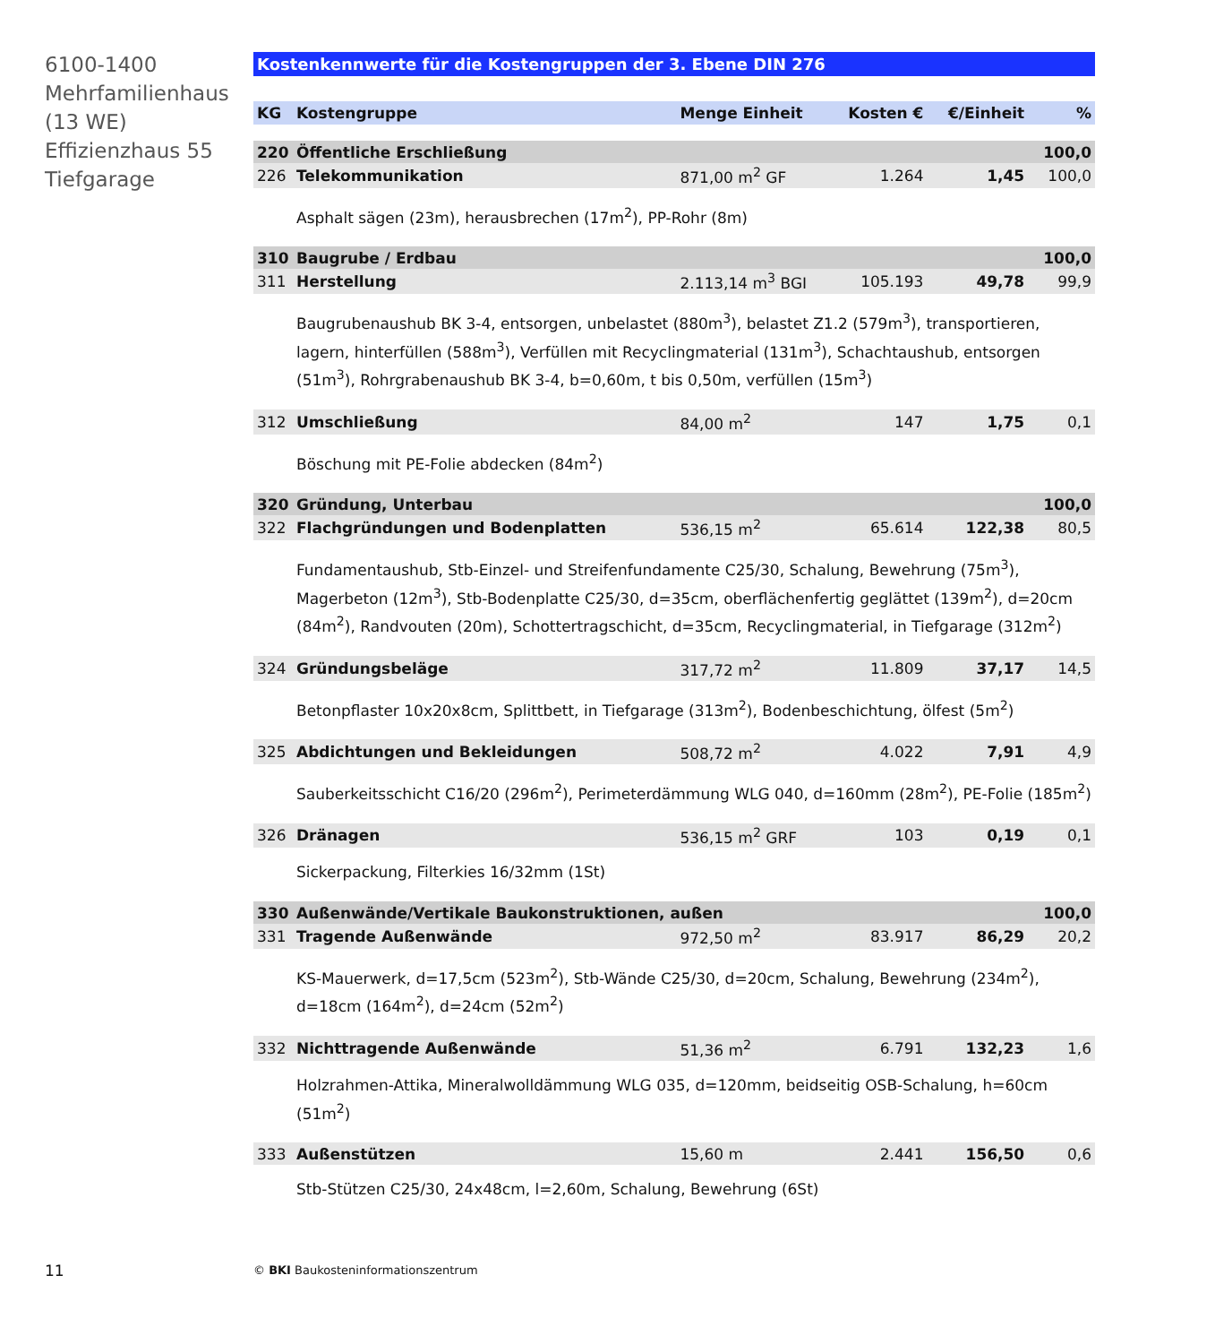6100-1400
Mehrfamilienhaus
(13 WE)
Effizienzhaus 55
Tiefgarage
Kostenkennwerte für die Kostengruppen der 3. Ebene DIN 276
| KG | Kostengruppe | Menge Einheit | Kosten € | €/Einheit | % |
| --- | --- | --- | --- | --- | --- |
| 220 | Öffentliche Erschließung | | | | 100,0 |
| 226 | Telekommunikation | 871,00 m<sup>2</sup> GF | 1.264 | 1,45 | 100,0 |
| Asphalt sägen (23m), herausbrechen (17m<sup>2</sup>), PP-Rohr (8m) | | | | | |
| 310 | Baugrube / Erdbau | | | | 100,0 |
| 311 | Herstellung | 2.113,14 m<sup>3</sup> BGI | 105.193 | 49,78 | 99,9 |
| Baugrubenaushub BK 3-4, entsorgen, unbelastet (880m<sup>3</sup>), belastet Z1.2 (579m<sup>3</sup>), transportieren, lagern, hinterfüllen (588m<sup>3</sup>), Verfüllen mit Recyclingmaterial (131m<sup>3</sup>), Schachtaushub, entsorgen (51m<sup>3</sup>), Rohrgrabenaushub BK 3-4, b=0,60m, t bis 0,50m, verfüllen (15m<sup>3</sup>) | | | | | |
| 312 | Umschließung | 84,00 m<sup>2</sup> | 147 | 1,75 | 0,1 |
| Böschung mit PE-Folie abdecken (84m<sup>2</sup>) | | | | | |
| 320 | Gründung, Unterbau | | | | 100,0 |
| 322 | Flachgründungen und Bodenplatten | 536,15 m<sup>2</sup> | 65.614 | 122,38 | 80,5 |
| Fundamentaushub, Stb-Einzel- und Streifenfundamente C25/30, Schalung, Bewehrung (75m<sup>3</sup>), Magerbeton (12m<sup>3</sup>), Stb-Bodenplatte C25/30, d=35cm, oberflächenfertig geglättet (139m<sup>2</sup>), d=20cm (84m<sup>2</sup>), Randvouten (20m), Schottertragschicht, d=35cm, Recyclingmaterial, in Tiefgarage (312m<sup>2</sup>) | | | | | |
| 324 | Gründungsbeläge | 317,72 m<sup>2</sup> | 11.809 | 37,17 | 14,5 |
| Betonpflaster 10x20x8cm, Splittbett, in Tiefgarage (313m<sup>2</sup>), Bodenbeschichtung, ölfest (5m<sup>2</sup>) | | | | | |
| 325 | Abdichtungen und Bekleidungen | 508,72 m<sup>2</sup> | 4.022 | 7,91 | 4,9 |
| Sauberkeitsschicht C16/20 (296m<sup>2</sup>), Perimeterdämmung WLG 040, d=160mm (28m<sup>2</sup>), PE-Folie (185m<sup>2</sup>) | | | | | |
| 326 | Dränagen | 536,15 m<sup>2</sup> GRF | 103 | 0,19 | 0,1 |
| Sickerpackung, Filterkies 16/32mm (1St) | | | | | |
| 330 | Außenwände/Vertikale Baukonstruktionen, außen | | | | 100,0 |
| 331 | Tragende Außenwände | 972,50 m<sup>2</sup> | 83.917 | 86,29 | 20,2 |
| KS-Mauerwerk, d=17,5cm (523m<sup>2</sup>), Stb-Wände C25/30, d=20cm, Schalung, Bewehrung (234m<sup>2</sup>), d=18cm (164m<sup>2</sup>), d=24cm (52m<sup>2</sup>) | | | | | |
| 332 | Nichttragende Außenwände | 51,36 m<sup>2</sup> | 6.791 | 132,23 | 1,6 |
| Holzrahmen-Attika, Mineralwolldämmung WLG 035, d=120mm, beidseitig OSB-Schalung, h=60cm (51m<sup>2</sup>) | | | | | |
| 333 | Außenstützen | 15,60 m | 2.441 | 156,50 | 0,6 |
| Stb-Stützen C25/30, 24x48cm, l=2,60m, Schalung, Bewehrung (6St) | | | | | |
11
© BKI Baukosteninformationszentrum